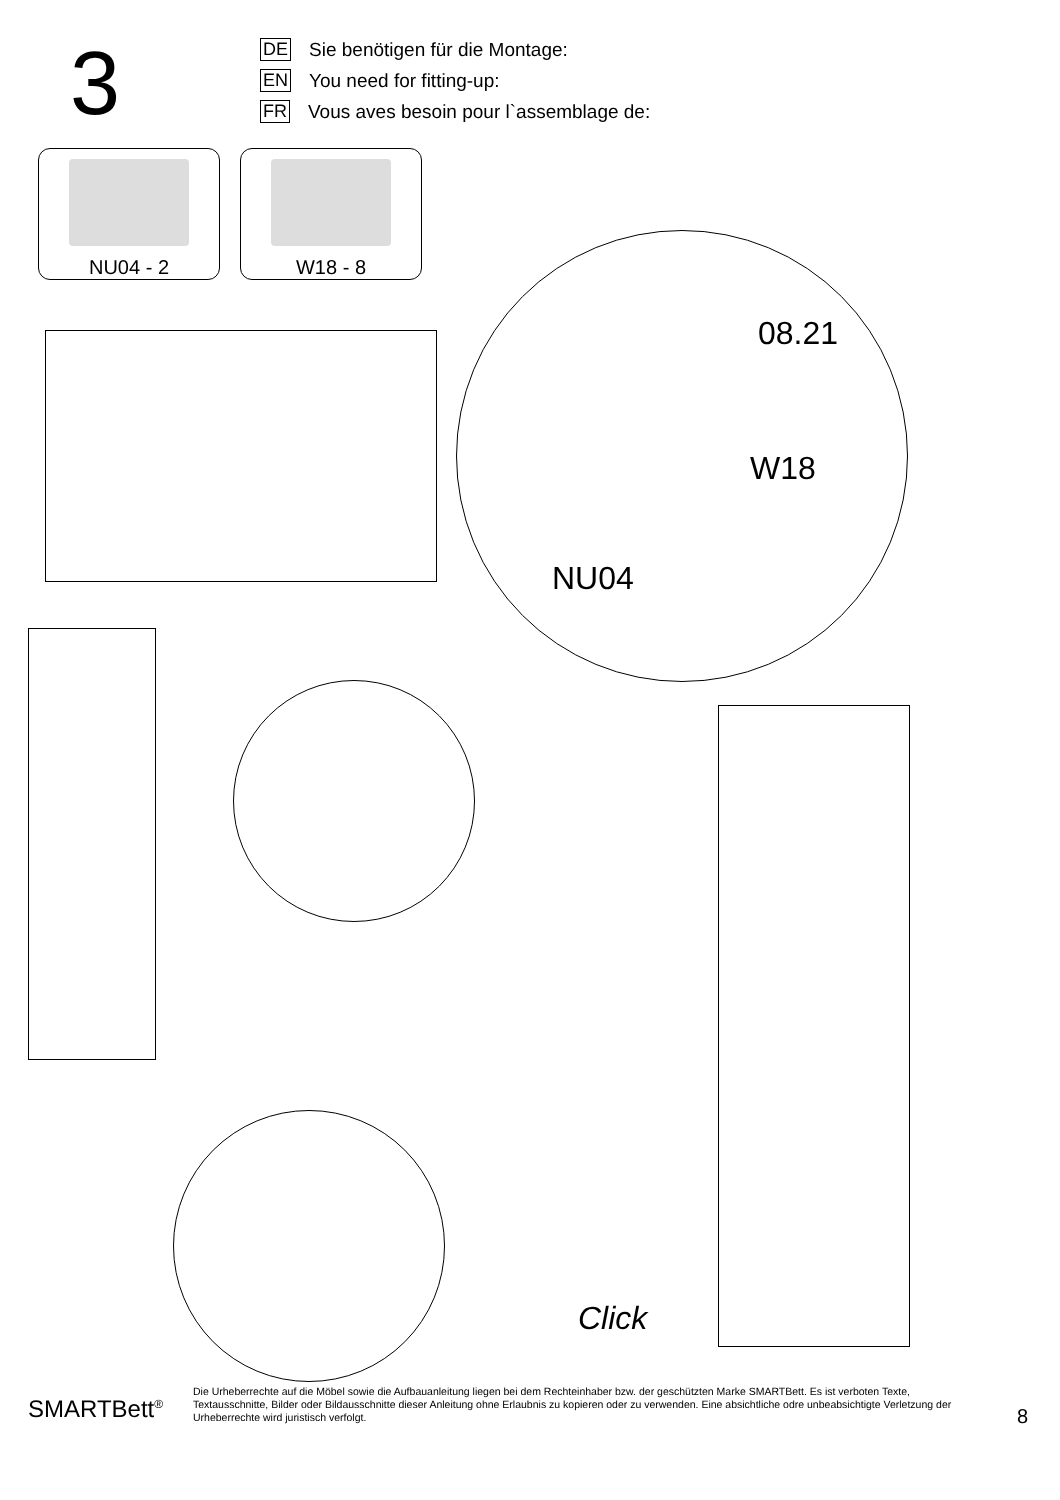3
DE Sie benötigen für die Montage:
EN You need for fitting-up:
FR Vous aves besoin pour l`assemblage de:
NU04 - 2 W18 - 8
08.21
W18
NU04
Click
SMARTBett<sup>®</sup>
Die Urheberrechte auf die Möbel sowie die Aufbauanleitung liegen bei dem Rechteinhaber bzw. der geschützten Marke SMARTBett. Es ist verboten Texte, Textausschnitte, Bilder oder Bildausschnitte dieser Anleitung ohne Erlaubnis zu kopieren oder zu verwenden. Eine absichtliche odre unbeabsichtigte Verletzung der Urheberrechte wird juristisch verfolgt.
8